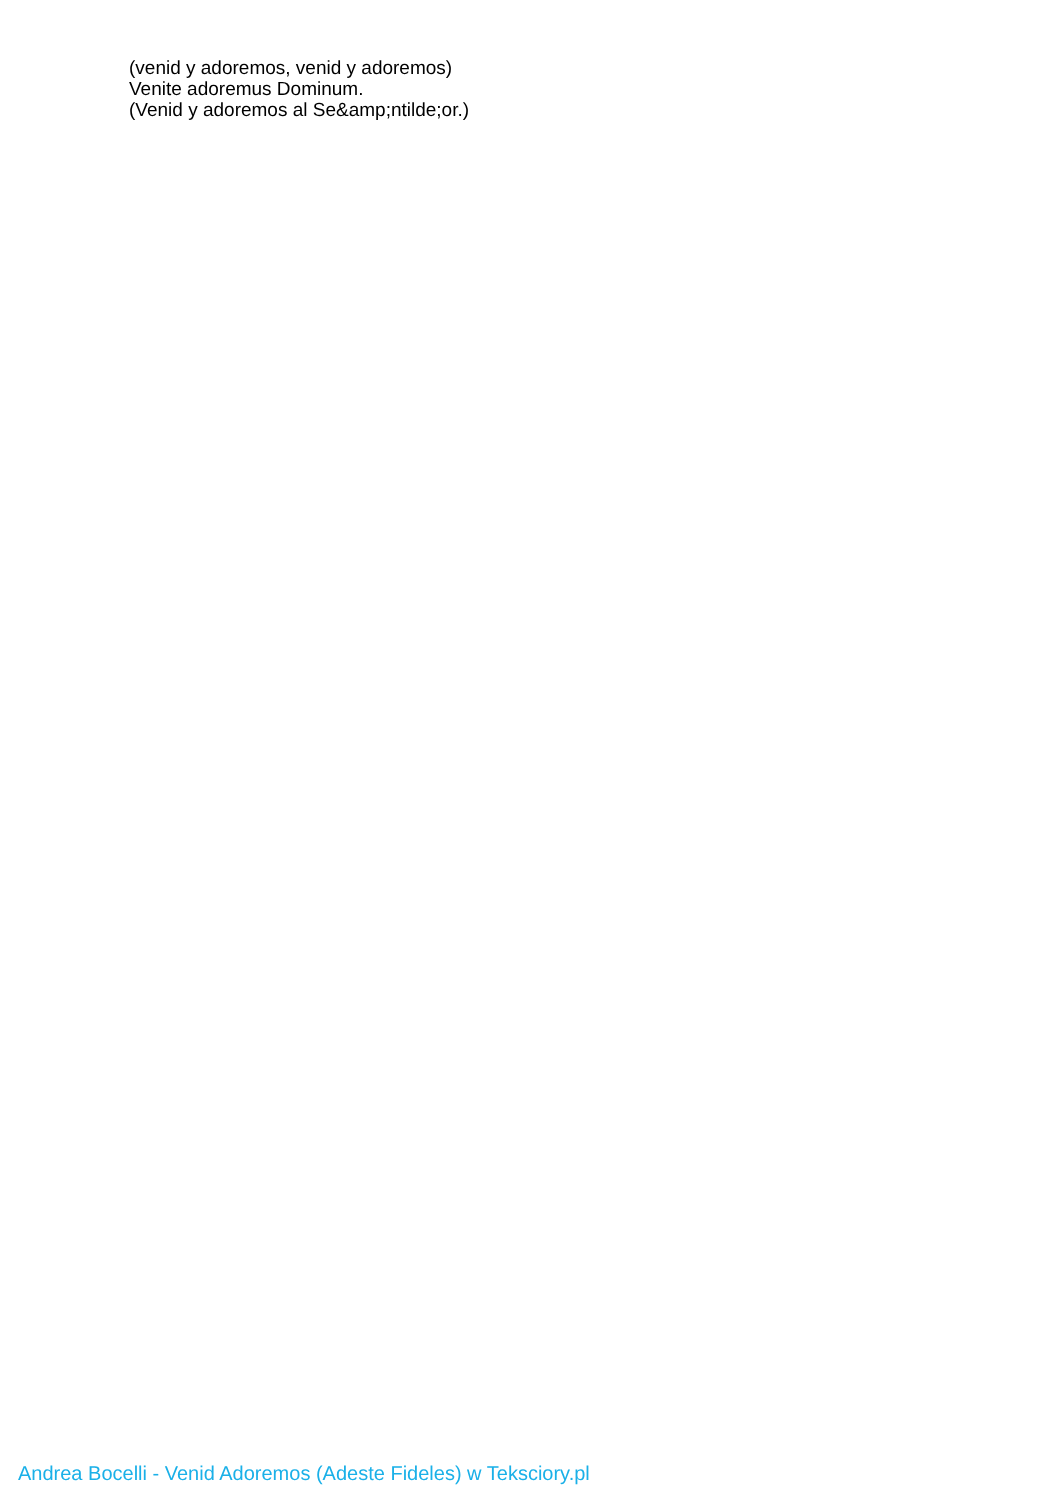(venid y adoremos, venid y adoremos)
Venite adoremus Dominum.
(Venid y adoremos al Se&amp;ntilde;or.)
Andrea Bocelli - Venid Adoremos (Adeste Fideles) w Teksciory.pl